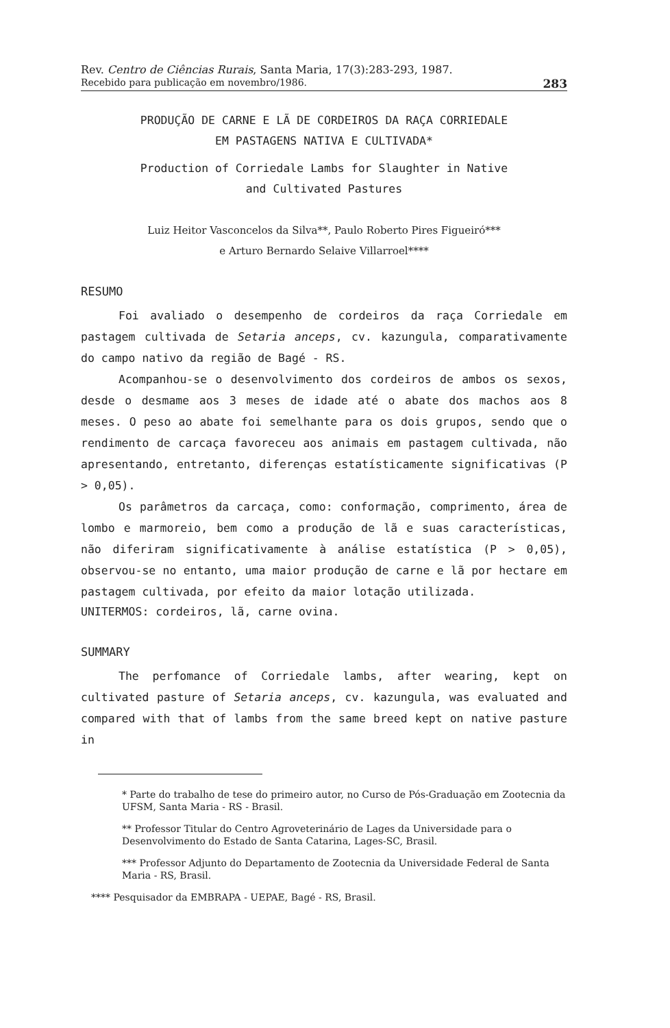Rev. Centro de Ciências Rurais, Santa Maria, 17(3):283-293, 1987.
Recebido para publicação em novembro/1986. 283
PRODUÇÃO DE CARNE E LÃ DE CORDEIROS DA RAÇA CORRIEDALE
EM PASTAGENS NATIVA E CULTIVADA*
Production of Corriedale Lambs for Slaughter in Native
and Cultivated Pastures
Luiz Heitor Vasconcelos da Silva**, Paulo Roberto Pires Figueiró***
e Arturo Bernardo Selaive Villarroel****
RESUMO
Foi avaliado o desempenho de cordeiros da raça Corriedale em pastagem cultivada de Setaria anceps, cv. kazungula, comparativamente do campo nativo da região de Bagé - RS.
Acompanhou-se o desenvolvimento dos cordeiros de ambos os sexos, desde o desmame aos 3 meses de idade até o abate dos machos aos 8 meses. O peso ao abate foi semelhante para os dois grupos, sendo que o rendimento de carcaça favoreceu aos animais em pastagem cultivada, não apresentando, entretanto, diferenças estatísticamente significativas (P > 0,05).
Os parâmetros da carcaça, como: conformação, comprimento, área de lombo e marmoreio, bem como a produção de lã e suas características, não diferiram significativamente à análise estatística (P > 0,05), observou-se no entanto, uma maior produção de carne e lã por hectare em pastagem cultivada, por efeito da maior lotação utilizada.
UNITERMOS: cordeiros, lã, carne ovina.
SUMMARY
The perfomance of Corriedale lambs, after wearing, kept on cultivated pasture of Setaria anceps, cv. kazungula, was evaluated and compared with that of lambs from the same breed kept on native pasture in
* Parte do trabalho de tese do primeiro autor, no Curso de Pós-Graduação em Zootecnia da UFSM, Santa Maria - RS - Brasil.
** Professor Titular do Centro Agroveterinário de Lages da Universidade para o Desenvolvimento do Estado de Santa Catarina, Lages-SC, Brasil.
*** Professor Adjunto do Departamento de Zootecnia da Universidade Federal de Santa Maria - RS, Brasil.
**** Pesquisador da EMBRAPA - UEPAE, Bagé - RS, Brasil.